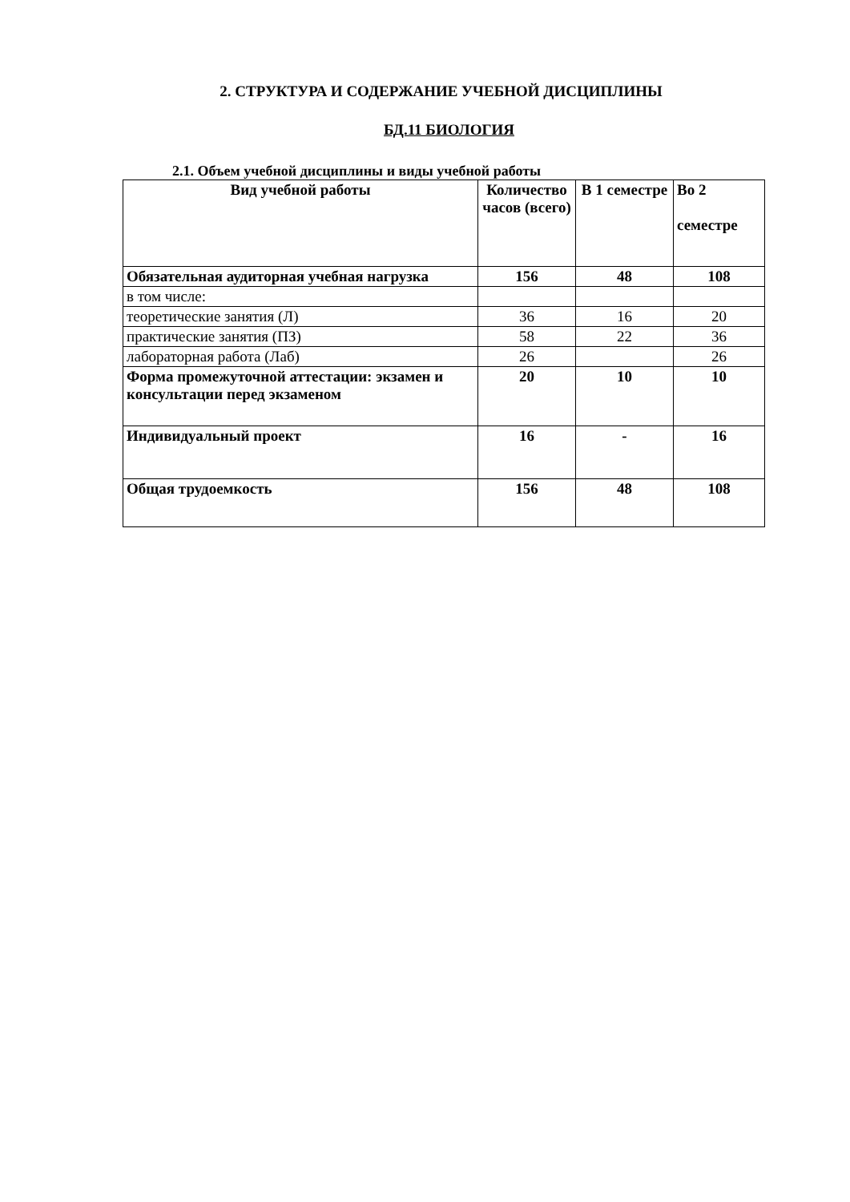2. СТРУКТУРА И СОДЕРЖАНИЕ УЧЕБНОЙ ДИСЦИПЛИНЫ
БД.11 БИОЛОГИЯ
2.1. Объем учебной дисциплины и виды учебной работы
| Вид учебной работы | Количество часов (всего) | В 1 семестре | Во 2 семестре |
| --- | --- | --- | --- |
| Обязательная аудиторная учебная нагрузка | 156 | 48 | 108 |
| в том числе: | | | |
| теоретические занятия (Л) | 36 | 16 | 20 |
| практические занятия (ПЗ) | 58 | 22 | 36 |
| лабораторная работа (Лаб) | 26 | | 26 |
| Форма промежуточной аттестации: экзамен и консультации перед экзаменом | 20 | 10 | 10 |
| Индивидуальный проект | 16 | - | 16 |
| Общая трудоемкость | 156 | 48 | 108 |